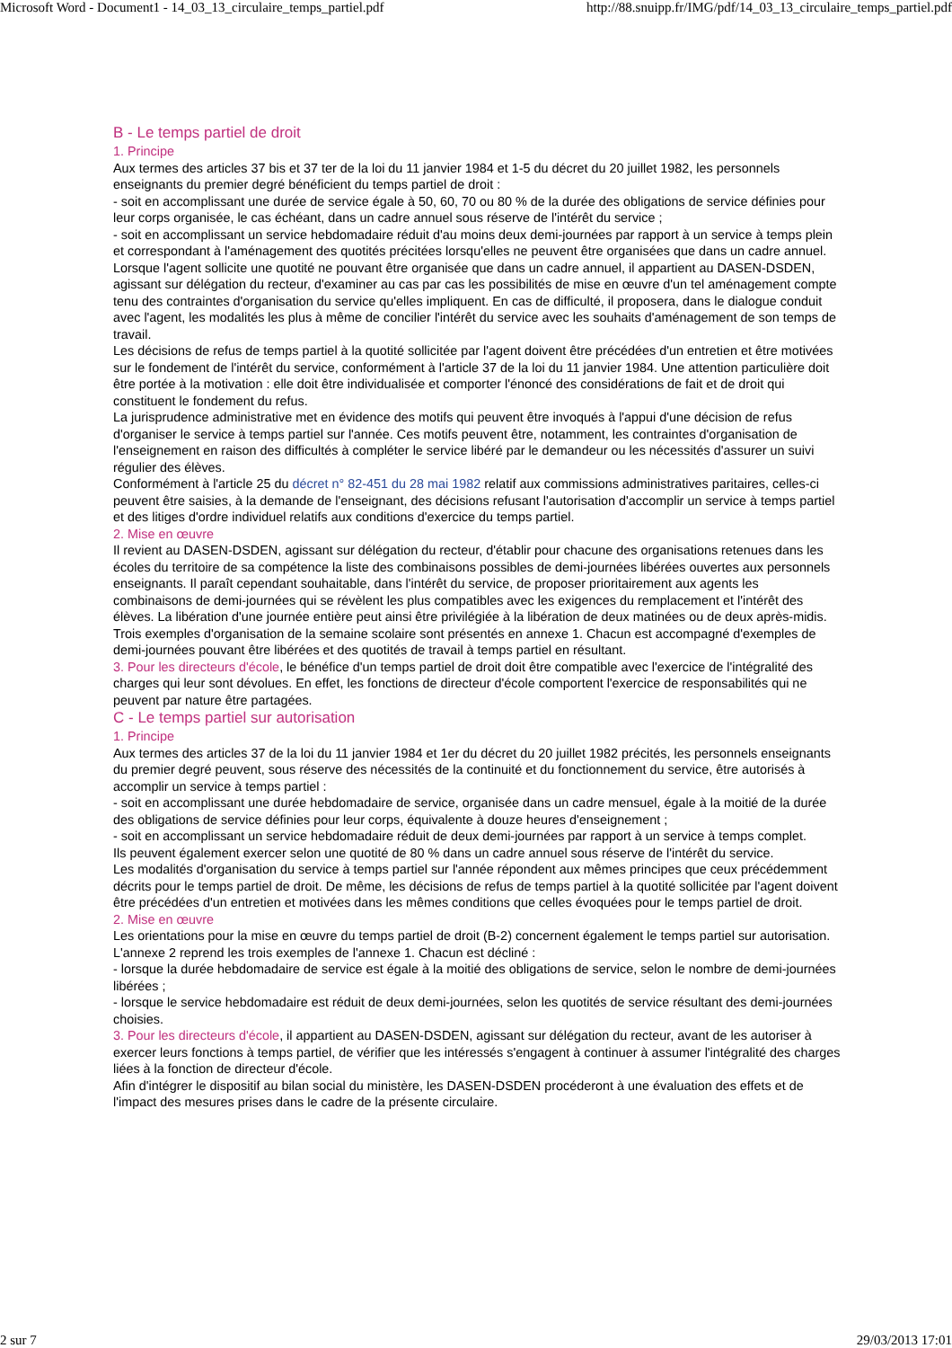Microsoft Word - Document1 - 14_03_13_circulaire_temps_partiel.pdf http://88.snuipp.fr/IMG/pdf/14_03_13_circulaire_temps_partiel.pdf
B - Le temps partiel de droit
1. Principe
Aux termes des articles 37 bis et 37 ter de la loi du 11 janvier 1984 et 1-5 du décret du 20 juillet 1982, les personnels enseignants du premier degré bénéficient du temps partiel de droit :
- soit en accomplissant une durée de service égale à 50, 60, 70 ou 80 % de la durée des obligations de service définies pour leur corps organisée, le cas échéant, dans un cadre annuel sous réserve de l'intérêt du service ;
- soit en accomplissant un service hebdomadaire réduit d'au moins deux demi-journées par rapport à un service à temps plein et correspondant à l'aménagement des quotités précitées lorsqu'elles ne peuvent être organisées que dans un cadre annuel.
Lorsque l'agent sollicite une quotité ne pouvant être organisée que dans un cadre annuel, il appartient au DASEN-DSDEN, agissant sur délégation du recteur, d'examiner au cas par cas les possibilités de mise en œuvre d'un tel aménagement compte tenu des contraintes d'organisation du service qu'elles impliquent. En cas de difficulté, il proposera, dans le dialogue conduit avec l'agent, les modalités les plus à même de concilier l'intérêt du service avec les souhaits d'aménagement de son temps de travail.
Les décisions de refus de temps partiel à la quotité sollicitée par l'agent doivent être précédées d'un entretien et être motivées sur le fondement de l'intérêt du service, conformément à l'article 37 de la loi du 11 janvier 1984. Une attention particulière doit être portée à la motivation : elle doit être individualisée et comporter l'énoncé des considérations de fait et de droit qui constituent le fondement du refus.
La jurisprudence administrative met en évidence des motifs qui peuvent être invoqués à l'appui d'une décision de refus d'organiser le service à temps partiel sur l'année. Ces motifs peuvent être, notamment, les contraintes d'organisation de l'enseignement en raison des difficultés à compléter le service libéré par le demandeur ou les nécessités d'assurer un suivi régulier des élèves.
Conformément à l'article 25 du décret n° 82-451 du 28 mai 1982 relatif aux commissions administratives paritaires, celles-ci peuvent être saisies, à la demande de l'enseignant, des décisions refusant l'autorisation d'accomplir un service à temps partiel et des litiges d'ordre individuel relatifs aux conditions d'exercice du temps partiel.
2. Mise en œuvre
Il revient au DASEN-DSDEN, agissant sur délégation du recteur, d'établir pour chacune des organisations retenues dans les écoles du territoire de sa compétence la liste des combinaisons possibles de demi-journées libérées ouvertes aux personnels enseignants. Il paraît cependant souhaitable, dans l'intérêt du service, de proposer prioritairement aux agents les combinaisons de demi-journées qui se révèlent les plus compatibles avec les exigences du remplacement et l'intérêt des élèves. La libération d'une journée entière peut ainsi être privilégiée à la libération de deux matinées ou de deux après-midis.
Trois exemples d'organisation de la semaine scolaire sont présentés en annexe 1. Chacun est accompagné d'exemples de demi-journées pouvant être libérées et des quotités de travail à temps partiel en résultant.
3. Pour les directeurs d'école, le bénéfice d'un temps partiel de droit doit être compatible avec l'exercice de l'intégralité des charges qui leur sont dévolues. En effet, les fonctions de directeur d'école comportent l'exercice de responsabilités qui ne peuvent par nature être partagées.
C - Le temps partiel sur autorisation
1. Principe
Aux termes des articles 37 de la loi du 11 janvier 1984 et 1er du décret du 20 juillet 1982 précités, les personnels enseignants du premier degré peuvent, sous réserve des nécessités de la continuité et du fonctionnement du service, être autorisés à accomplir un service à temps partiel :
- soit en accomplissant une durée hebdomadaire de service, organisée dans un cadre mensuel, égale à la moitié de la durée des obligations de service définies pour leur corps, équivalente à douze heures d'enseignement ;
- soit en accomplissant un service hebdomadaire réduit de deux demi-journées par rapport à un service à temps complet.
Ils peuvent également exercer selon une quotité de 80 % dans un cadre annuel sous réserve de l'intérêt du service.
Les modalités d'organisation du service à temps partiel sur l'année répondent aux mêmes principes que ceux précédemment décrits pour le temps partiel de droit. De même, les décisions de refus de temps partiel à la quotité sollicitée par l'agent doivent être précédées d'un entretien et motivées dans les mêmes conditions que celles évoquées pour le temps partiel de droit.
2. Mise en œuvre
Les orientations pour la mise en œuvre du temps partiel de droit (B-2) concernent également le temps partiel sur autorisation.
L'annexe 2 reprend les trois exemples de l'annexe 1. Chacun est décliné :
- lorsque la durée hebdomadaire de service est égale à la moitié des obligations de service, selon le nombre de demi-journées libérées ;
- lorsque le service hebdomadaire est réduit de deux demi-journées, selon les quotités de service résultant des demi-journées choisies.
3. Pour les directeurs d'école, il appartient au DASEN-DSDEN, agissant sur délégation du recteur, avant de les autoriser à exercer leurs fonctions à temps partiel, de vérifier que les intéressés s'engagent à continuer à assumer l'intégralité des charges liées à la fonction de directeur d'école.
Afin d'intégrer le dispositif au bilan social du ministère, les DASEN-DSDEN procéderont à une évaluation des effets et de l'impact des mesures prises dans le cadre de la présente circulaire.
2 sur 7 29/03/2013 17:01